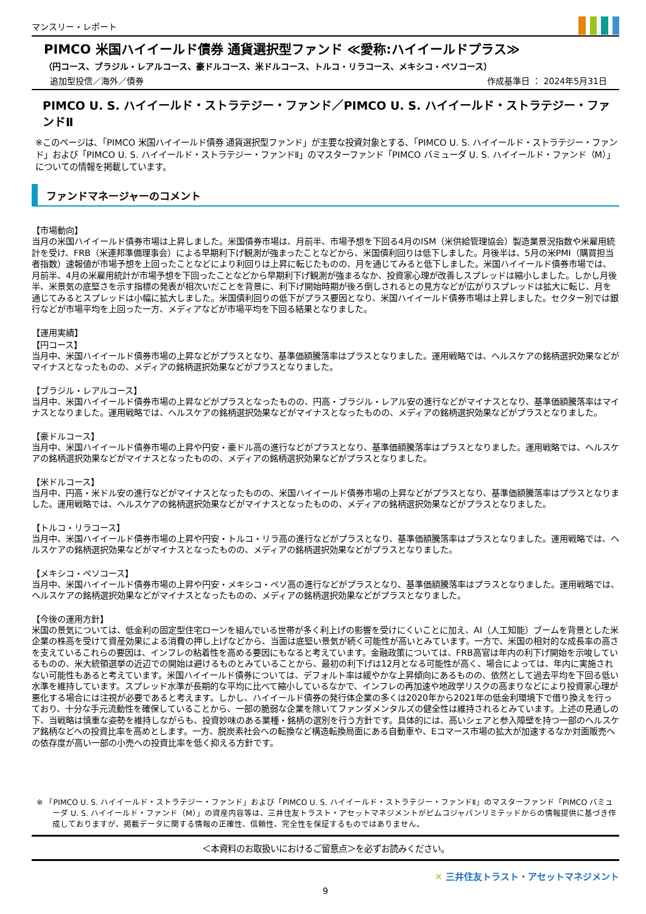マンスリー・レポート
PIMCO 米国ハイイールド債券 通貨選択型ファンド ≪愛称:ハイイールドプラス≫
（円コース、ブラジル・レアルコース、豪ドルコース、米ドルコース、トルコ・リラコース、メキシコ・ペソコース）
追加型投信／海外／債券 作成基準日 ： 2024年5月31日
PIMCO U. S. ハイイールド・ストラテジー・ファンド／PIMCO U. S. ハイイールド・ストラテジー・ファンドⅡ
※このページは、「PIMCO 米国ハイイールド債券 通貨選択型ファンド」が主要な投資対象とする、「PIMCO U. S. ハイイールド・ストラテジー・ファンド」および「PIMCO U. S. ハイイールド・ストラテジー・ファンドⅡ」のマスターファンド「PIMCO バミューダ U. S. ハイイールド・ファンド（M）」についての情報を掲載しています。
ファンドマネージャーのコメント
【市場動向】
当月の米国ハイイールド債券市場は上昇しました。米国債券市場は、月前半、市場予想を下回る4月のISM（米供給管理協会）製造業景況指数や米雇用統計を受け、FRB（米連邦準備理事会）による早期利下げ観測が強まったことなどから、米国債利回りは低下しました。月後半は、5月の米PMI（購買担当者指数）速報値が市場予想を上回ったことなどにより利回りは上昇に転じたものの、月を通じてみると低下しました。米国ハイイールド債券市場では、月前半、4月の米雇用統計が市場予想を下回ったことなどから早期利下げ観測が強まるなか、投資家心理が改善しスプレッドは縮小しました。しかし月後半、米景気の底堅さを示す指標の発表が相次いだことを背景に、利下げ開始時期が後ろ倒しされるとの見方などが広がりスプレッドは拡大に転じ、月を通じてみるとスプレッドは小幅に拡大しました。米国債利回りの低下がプラス要因となり、米国ハイイールド債券市場は上昇しました。セクター別では銀行などが市場平均を上回った一方、メディアなどが市場平均を下回る結果となりました。
【運用実績】
【円コース】
当月中、米国ハイイールド債券市場の上昇などがプラスとなり、基準価額騰落率はプラスとなりました。運用戦略では、ヘルスケアの銘柄選択効果などがマイナスとなったものの、メディアの銘柄選択効果などがプラスとなりました。
【ブラジル・レアルコース】
当月中、米国ハイイールド債券市場の上昇などがプラスとなったものの、円高・ブラジル・レアル安の進行などがマイナスとなり、基準価額騰落率はマイナスとなりました。運用戦略では、ヘルスケアの銘柄選択効果などがマイナスとなったものの、メディアの銘柄選択効果などがプラスとなりました。
【豪ドルコース】
当月中、米国ハイイールド債券市場の上昇や円安・豪ドル高の進行などがプラスとなり、基準価額騰落率はプラスとなりました。運用戦略では、ヘルスケアの銘柄選択効果などがマイナスとなったものの、メディアの銘柄選択効果などがプラスとなりました。
【米ドルコース】
当月中、円高・米ドル安の進行などがマイナスとなったものの、米国ハイイールド債券市場の上昇などがプラスとなり、基準価額騰落率はプラスとなりました。運用戦略では、ヘルスケアの銘柄選択効果などがマイナスとなったものの、メディアの銘柄選択効果などがプラスとなりました。
【トルコ・リラコース】
当月中、米国ハイイールド債券市場の上昇や円安・トルコ・リラ高の進行などがプラスとなり、基準価額騰落率はプラスとなりました。運用戦略では、ヘルスケアの銘柄選択効果などがマイナスとなったものの、メディアの銘柄選択効果などがプラスとなりました。
【メキシコ・ペソコース】
当月中、米国ハイイールド債券市場の上昇や円安・メキシコ・ペソ高の進行などがプラスとなり、基準価額騰落率はプラスとなりました。運用戦略では、ヘルスケアの銘柄選択効果などがマイナスとなったものの、メディアの銘柄選択効果などがプラスとなりました。
【今後の運用方針】
米国の景気については、低金利の固定型住宅ローンを組んでいる世帯が多く利上げの影響を受けにくいことに加え、AI（人工知能）ブームを背景とした米企業の株高を受けて資産効果による消費の押し上げなどから、当面は底堅い景気が続く可能性が高いとみています。一方で、米国の相対的な成長率の高さを支えているこれらの要因は、インフレの粘着性を高める要因にもなると考えています。金融政策については、FRB高官は年内の利下げ開始を示唆しているものの、米大統領選挙の近辺での開始は避けるものとみていることから、最初の利下げは12月となる可能性が高く、場合によっては、年内に実施されない可能性もあると考えています。米国ハイイールド債券については、デフォルト率は緩やかな上昇傾向にあるものの、依然として過去平均を下回る低い水準を維持しています。スプレッド水準が長期的な平均に比べて縮小しているなかで、インフレの再加速や地政学リスクの高まりなどにより投資家心理が悪化する場合には注視が必要であると考えます。しかし、ハイイールド債券の発行体企業の多くは2020年から2021年の低金利環境下で借り換えを行っており、十分な手元流動性を確保していることから、一部の脆弱な企業を除いてファンダメンタルズの健全性は維持されるとみています。上述の見通しの下、当戦略は慎重な姿勢を維持しながらも、投資妙味のある業種・銘柄の選別を行う方針です。具体的には、高いシェアと参入障壁を持つ一部のヘルスケア銘柄などへの投資比率を高めとします。一方、脱炭素社会への転換など構造転換局面にある自動車や、Eコマース市場の拡大が加速するなか対面販売への依存度が高い一部の小売への投資比率を低く抑える方針です。
※ 「PIMCO U. S. ハイイールド・ストラテジー・ファンド」および「PIMCO U. S. ハイイールド・ストラテジー・ファンドⅡ」のマスターファンド「PIMCO バミューダ U. S. ハイイールド・ファンド（M）」の資産内容等は、三井住友トラスト・アセットマネジメントがピムコジャパンリミテッドからの情報提供に基づき作成しておりますが、掲載データに関する情報の正確性、信頼性、完全性を保証するものではありません。
＜本資料のお取扱いにおけるご留意点＞を必ずお読みください。
✕ 三井住友トラスト・アセットマネジメント
9